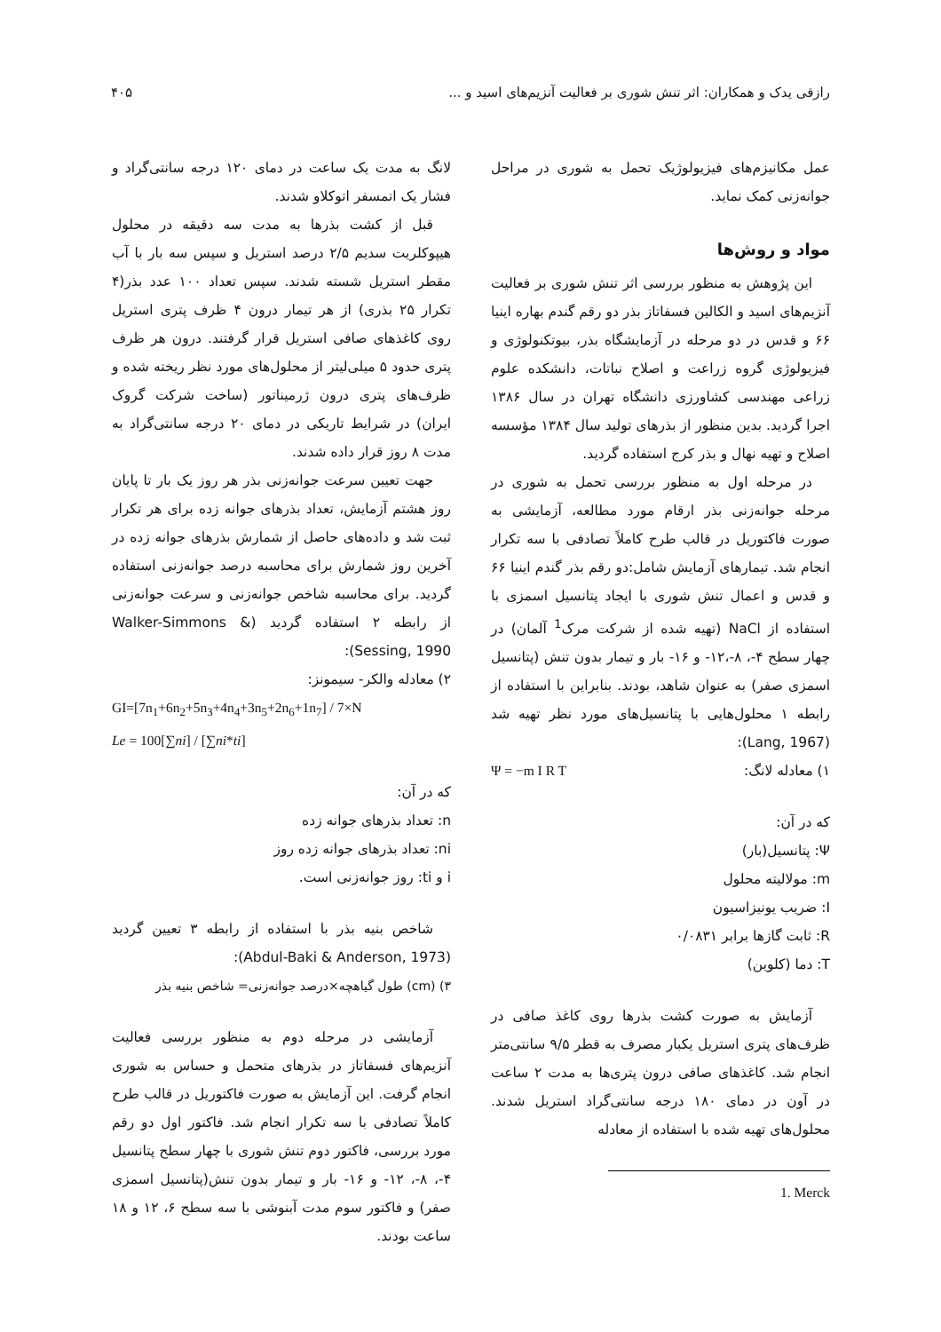رازقی یدک و همکاران: اثر تنش شوری بر فعالیت آنزیم‌های اسید و ... ۴۰۵
عمل مکانیزم‌های فیزیولوژیک تحمل به شوری در مراحل جوانه‌زنی کمک نماید.
مواد و روش‌ها
این پژوهش به منظور بررسی اثر تنش شوری بر فعالیت آنزیم‌های اسید و الکالین فسفاتاز بذر دو رقم گندم بهاره اینیا ۶۶ و قدس در دو مرحله در آزمایشگاه بذر، بیوتکنولوژی و فیزیولوژی گروه زراعت و اصلاح نباتات، دانشکده علوم زراعی مهندسی کشاورزی دانشگاه تهران در سال ۱۳۸۶ اجرا گردید. بدین منظور از بذرهای تولید سال ۱۳۸۴ مؤسسه اصلاح و تهیه نهال و بذر کرج استفاده گردید.
در مرحله اول به منظور بررسی تحمل به شوری در مرحله جوانه‌زنی بذر ارقام مورد مطالعه، آزمایشی به صورت فاکتوریل در قالب طرح کاملاً تصادفی با سه تکرار انجام شد. تیمارهای آزمایش شامل:دو رقم بذر گندم اینیا ۶۶ و قدس و اعمال تنش شوری با ایجاد پتانسیل اسمزی با استفاده از NaCl (تهیه شده از شرکت مرک<sup>1</sup> آلمان) در چهار سطح ۴-، ۸-،۱۲- و ۱۶- بار و تیمار بدون تنش (پتانسیل اسمزی صفر) به عنوان شاهد، بودند. بنابراین با استفاده از رابطه ۱ محلول‌هایی با پتانسیل‌های مورد نظر تهیه شد (Lang, 1967):
۱) معادله لانگ: Ψ = −m I R T
که در آن:
Ψ: پتانسیل(بار)
m: مولالیته محلول
I: ضریب یونیزاسیون
R: ثابت گازها برابر ۰/۰۸۳۱
T: دما (کلوین)
آزمایش به صورت کشت بذرها روی کاغذ صافی در ظرف‌های پتری استریل یکبار مصرف به قطر ۹/۵ سانتی‌متر انجام شد. کاغذهای صافی درون پتری‌ها به مدت ۲ ساعت در آون در دمای ۱۸۰ درجه سانتی‌گراد استریل شدند. محلول‌های تهیه شده با استفاده از معادله
1. Merck
لانگ به مدت یک ساعت در دمای ۱۲۰ درجه سانتی‌گراد و فشار یک اتمسفر اتوکلاو شدند.
قبل از کشت بذرها به مدت سه دقیقه در محلول هیپوکلریت سدیم ۲/۵ درصد استریل و سپس سه بار با آب مقطر استریل شسته شدند. سپس تعداد ۱۰۰ عدد بذر(۴ تکرار ۲۵ بذری) از هر تیمار درون ۴ ظرف پتری استریل روی کاغذهای صافی استریل قرار گرفتند. درون هر ظرف پتری حدود ۵ میلی‌لیتر از محلول‌های مورد نظر ریخته شده و ظرف‌های پتری درون ژرمیناتور (ساخت شرکت گروک ایران) در شرایط تاریکی در دمای ۲۰ درجه سانتی‌گراد به مدت ۸ روز قرار داده شدند.
جهت تعیین سرعت جوانه‌زنی بذر هر روز یک بار تا پایان روز هشتم آزمایش، تعداد بذرهای جوانه زده برای هر تکرار ثبت شد و داده‌های حاصل از شمارش بذرهای جوانه زده در آخرین روز شمارش برای محاسبه درصد جوانه‌زنی استفاده گردید. برای محاسبه شاخص جوانه‌زنی و سرعت جوانه‌زنی از رابطه ۲ استفاده گردید (Walker-Simmons & Sessing, 1990):
۲) معادله والکر- سیمونز:
GI=[7n<sub>1</sub>+6n<sub>2</sub>+5n<sub>3</sub>+4n<sub>4</sub>+3n<sub>5</sub>+2n<sub>6</sub>+1n<sub>7</sub>] / 7×N
Le = 100[∑ni] / [∑ni*ti]
که در آن:
n: تعداد بذرهای جوانه زده
ni: تعداد بذرهای جوانه زده روز
i و ti: روز جوانه‌زنی است.
شاخص بنیه بذر با استفاده از رابطه ۳ تعیین گردید (Abdul-Baki & Anderson, 1973):
۳) (cm) طول گیاهچه×درصد جوانه‌زنی= شاخص بنیه بذر
آزمایشی در مرحله دوم به منظور بررسی فعالیت آنزیم‌های فسفاتاز در بذرهای متحمل و حساس به شوری انجام گرفت. این آزمایش به صورت فاکتوریل در قالب طرح کاملاً تصادفی با سه تکرار انجام شد. فاکتور اول دو رقم مورد بررسی، فاکتور دوم تنش شوری با چهار سطح پتانسیل ۴-، ۸-، ۱۲- و ۱۶- بار و تیمار بدون تنش(پتانسیل اسمزی صفر) و فاکتور سوم مدت آبنوشی با سه سطح ۶، ۱۲ و ۱۸ ساعت بودند.